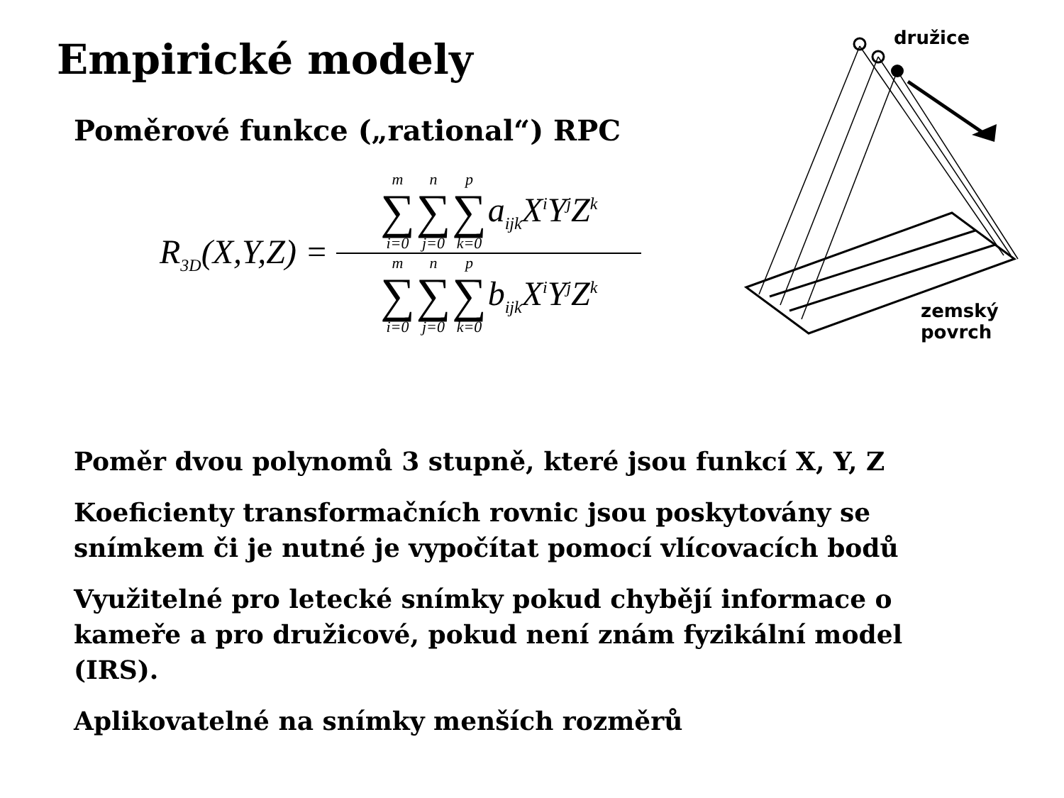Empirické modely
Poměrové funkce („rational“) RPC
R<sub>3D</sub>(X,Y,Z) =
m ∑ i=0 n ∑ j=0 p ∑ k=0 a<sub>ijk</sub>X<sup>i</sup>Y<sup>j</sup>Z<sup>k</sup>
m ∑ i=0 n ∑ j=0 p ∑ k=0 b<sub>ijk</sub>X<sup>i</sup>Y<sup>j</sup>Z<sup>k</sup>
družice
zemský
povrch
Poměr dvou polynomů 3 stupně, které jsou funkcí X, Y, Z
Koeficienty transformačních rovnic jsou poskytovány se snímkem či je nutné je vypočítat pomocí vlícovacích bodů
Využitelné pro letecké snímky pokud chybějí informace o kameře a pro družicové, pokud není znám fyzikální model (IRS).
Aplikovatelné na snímky menších rozměrů